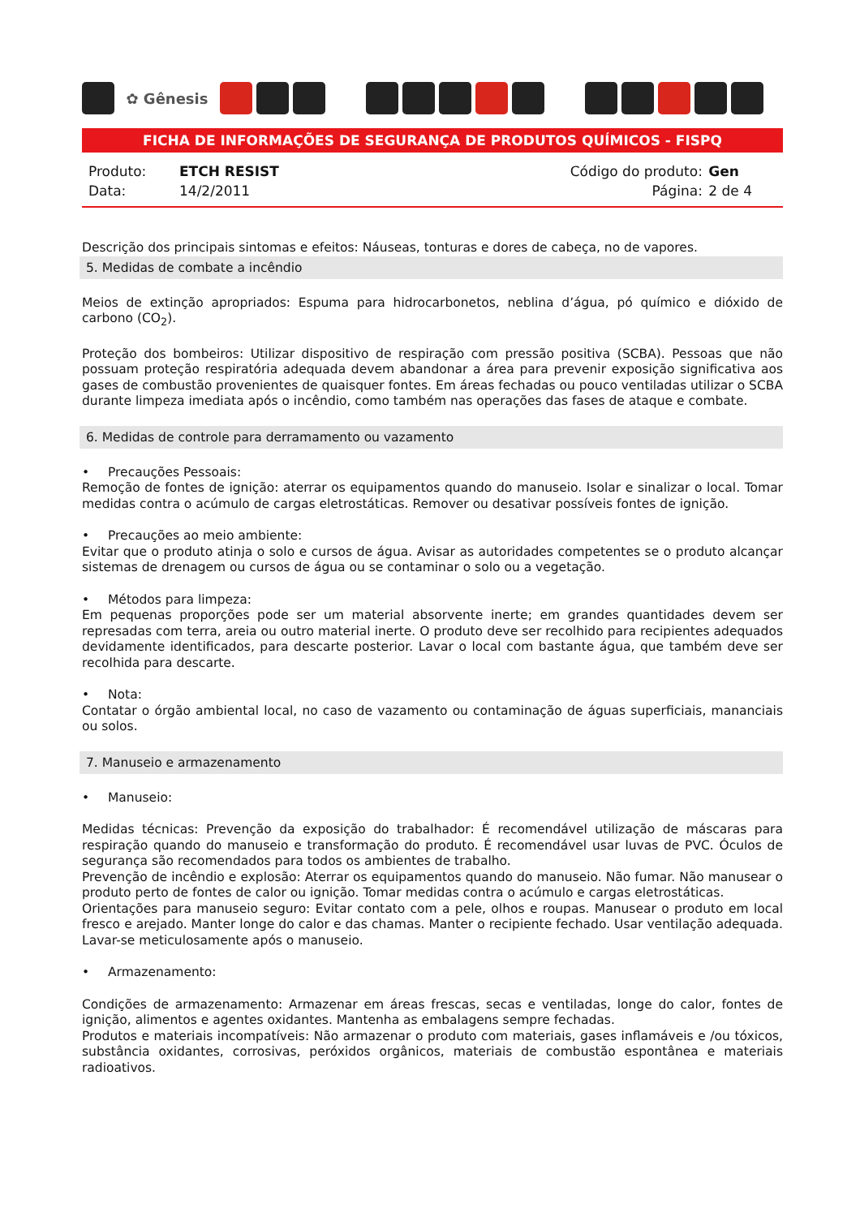✿ Gênesis
FICHA DE INFORMAÇÕES DE SEGURANÇA DE PRODUTOS QUÍMICOS - FISPQ
| Produto: | ETCH RESIST |
| Data: | 14/2/2011 |
| Código do produto: | Gen |
| Página: | 2 de 4 |
Descrição dos principais sintomas e efeitos: Náuseas, tonturas e dores de cabeça, no de vapores.
5. Medidas de combate a incêndio
Meios de extinção apropriados: Espuma para hidrocarbonetos, neblina d’água, pó químico e dióxido de carbono (CO<sub>2</sub>).
Proteção dos bombeiros: Utilizar dispositivo de respiração com pressão positiva (SCBA). Pessoas que não possuam proteção respiratória adequada devem abandonar a área para prevenir exposição significativa aos gases de combustão provenientes de quaisquer fontes. Em áreas fechadas ou pouco ventiladas utilizar o SCBA durante limpeza imediata após o incêndio, como também nas operações das fases de ataque e combate.
6. Medidas de controle para derramamento ou vazamento
• Precauções Pessoais:
Remoção de fontes de ignição: aterrar os equipamentos quando do manuseio. Isolar e sinalizar o local. Tomar medidas contra o acúmulo de cargas eletrostáticas. Remover ou desativar possíveis fontes de ignição.
• Precauções ao meio ambiente:
Evitar que o produto atinja o solo e cursos de água. Avisar as autoridades competentes se o produto alcançar sistemas de drenagem ou cursos de água ou se contaminar o solo ou a vegetação.
• Métodos para limpeza:
Em pequenas proporções pode ser um material absorvente inerte; em grandes quantidades devem ser represadas com terra, areia ou outro material inerte. O produto deve ser recolhido para recipientes adequados devidamente identificados, para descarte posterior. Lavar o local com bastante água, que também deve ser recolhida para descarte.
• Nota:
Contatar o órgão ambiental local, no caso de vazamento ou contaminação de águas superficiais, mananciais ou solos.
7. Manuseio e armazenamento
• Manuseio:
Medidas técnicas: Prevenção da exposição do trabalhador: É recomendável utilização de máscaras para respiração quando do manuseio e transformação do produto. É recomendável usar luvas de PVC. Óculos de segurança são recomendados para todos os ambientes de trabalho.
Prevenção de incêndio e explosão: Aterrar os equipamentos quando do manuseio. Não fumar. Não manusear o produto perto de fontes de calor ou ignição. Tomar medidas contra o acúmulo e cargas eletrostáticas.
Orientações para manuseio seguro: Evitar contato com a pele, olhos e roupas. Manusear o produto em local fresco e arejado. Manter longe do calor e das chamas. Manter o recipiente fechado. Usar ventilação adequada. Lavar-se meticulosamente após o manuseio.
• Armazenamento:
Condições de armazenamento: Armazenar em áreas frescas, secas e ventiladas, longe do calor, fontes de ignição, alimentos e agentes oxidantes. Mantenha as embalagens sempre fechadas.
Produtos e materiais incompatíveis: Não armazenar o produto com materiais, gases inflamáveis e /ou tóxicos, substância oxidantes, corrosivas, peróxidos orgânicos, materiais de combustão espontânea e materiais radioativos.